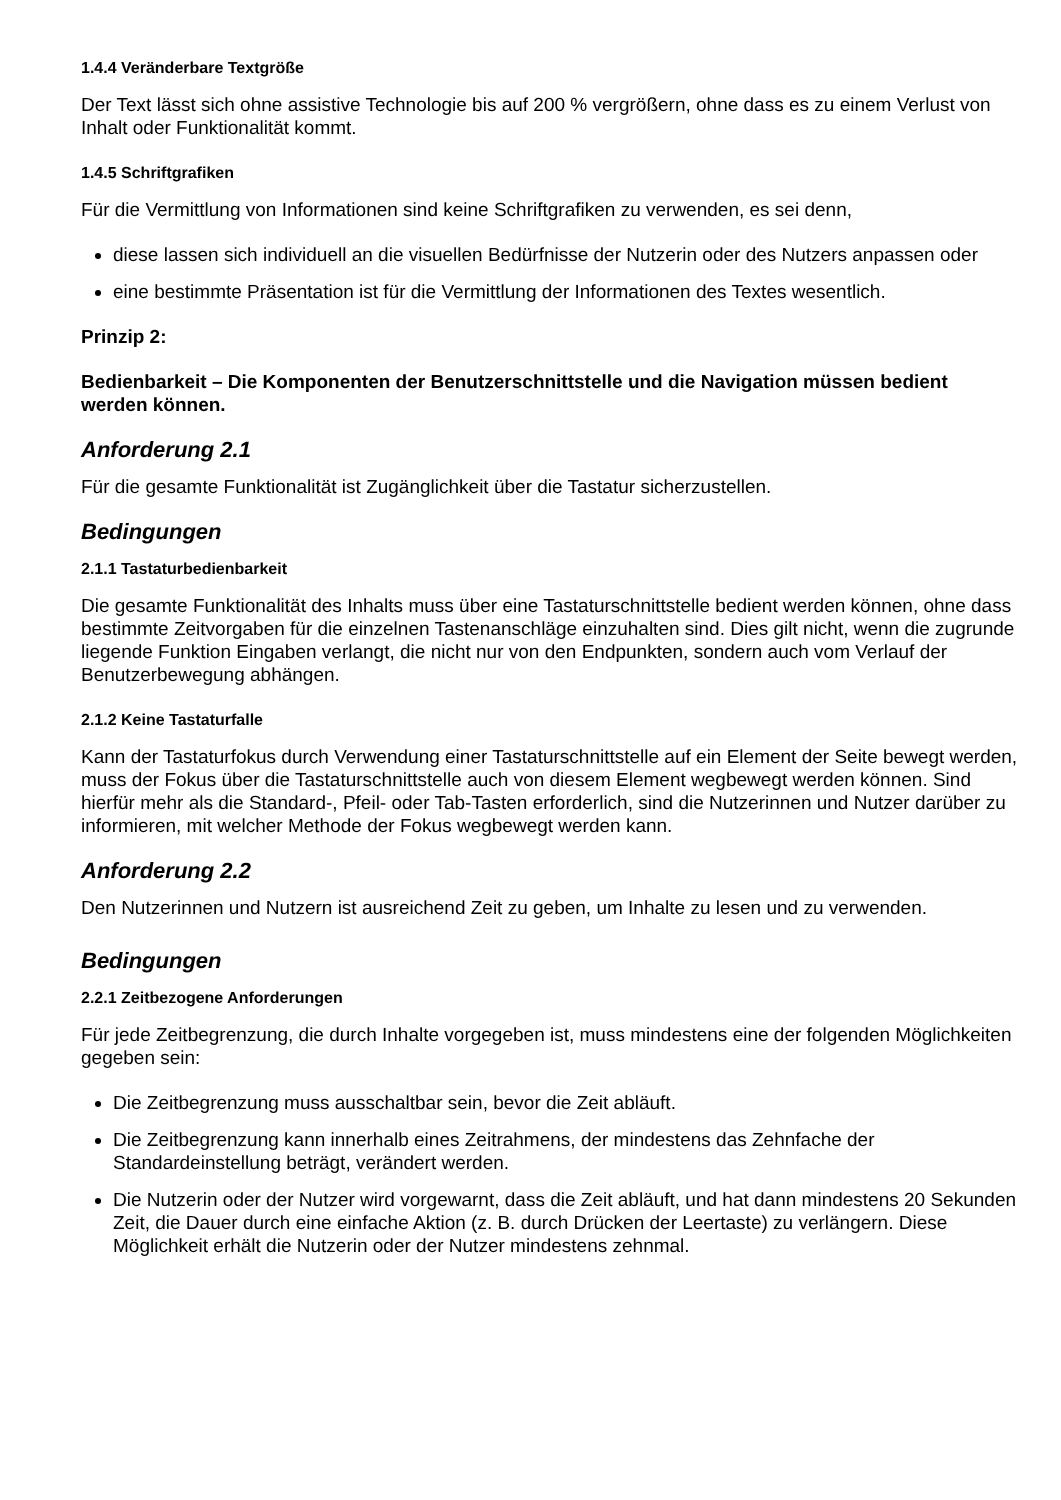1.4.4 Veränderbare Textgröße
Der Text lässt sich ohne assistive Technologie bis auf 200 % vergrößern, ohne dass es zu einem Verlust von Inhalt oder Funktionalität kommt.
1.4.5 Schriftgrafiken
Für die Vermittlung von Informationen sind keine Schriftgrafiken zu verwenden, es sei denn,
diese lassen sich individuell an die visuellen Bedürfnisse der Nutzerin oder des Nutzers anpassen oder
eine bestimmte Präsentation ist für die Vermittlung der Informationen des Textes wesentlich.
Prinzip 2:
Bedienbarkeit – Die Komponenten der Benutzerschnittstelle und die Navigation müssen bedient werden können.
Anforderung 2.1
Für die gesamte Funktionalität ist Zugänglichkeit über die Tastatur sicherzustellen.
Bedingungen
2.1.1 Tastaturbedienbarkeit
Die gesamte Funktionalität des Inhalts muss über eine Tastaturschnittstelle bedient werden können, ohne dass bestimmte Zeitvorgaben für die einzelnen Tastenanschläge einzuhalten sind. Dies gilt nicht, wenn die zugrunde liegende Funktion Eingaben verlangt, die nicht nur von den Endpunkten, sondern auch vom Verlauf der Benutzerbewegung abhängen.
2.1.2 Keine Tastaturfalle
Kann der Tastaturfokus durch Verwendung einer Tastaturschnittstelle auf ein Element der Seite bewegt werden, muss der Fokus über die Tastaturschnittstelle auch von diesem Element wegbewegt werden können. Sind hierfür mehr als die Standard-, Pfeil- oder Tab-Tasten erforderlich, sind die Nutzerinnen und Nutzer darüber zu informieren, mit welcher Methode der Fokus wegbewegt werden kann.
Anforderung 2.2
Den Nutzerinnen und Nutzern ist ausreichend Zeit zu geben, um Inhalte zu lesen und zu verwenden.
Bedingungen
2.2.1 Zeitbezogene Anforderungen
Für jede Zeitbegrenzung, die durch Inhalte vorgegeben ist, muss mindestens eine der folgenden Möglichkeiten gegeben sein:
Die Zeitbegrenzung muss ausschaltbar sein, bevor die Zeit abläuft.
Die Zeitbegrenzung kann innerhalb eines Zeitrahmens, der mindestens das Zehnfache der Standardeinstellung beträgt, verändert werden.
Die Nutzerin oder der Nutzer wird vorgewarnt, dass die Zeit abläuft, und hat dann mindestens 20 Sekunden Zeit, die Dauer durch eine einfache Aktion (z. B. durch Drücken der Leertaste) zu verlängern. Diese Möglichkeit erhält die Nutzerin oder der Nutzer mindestens zehnmal.